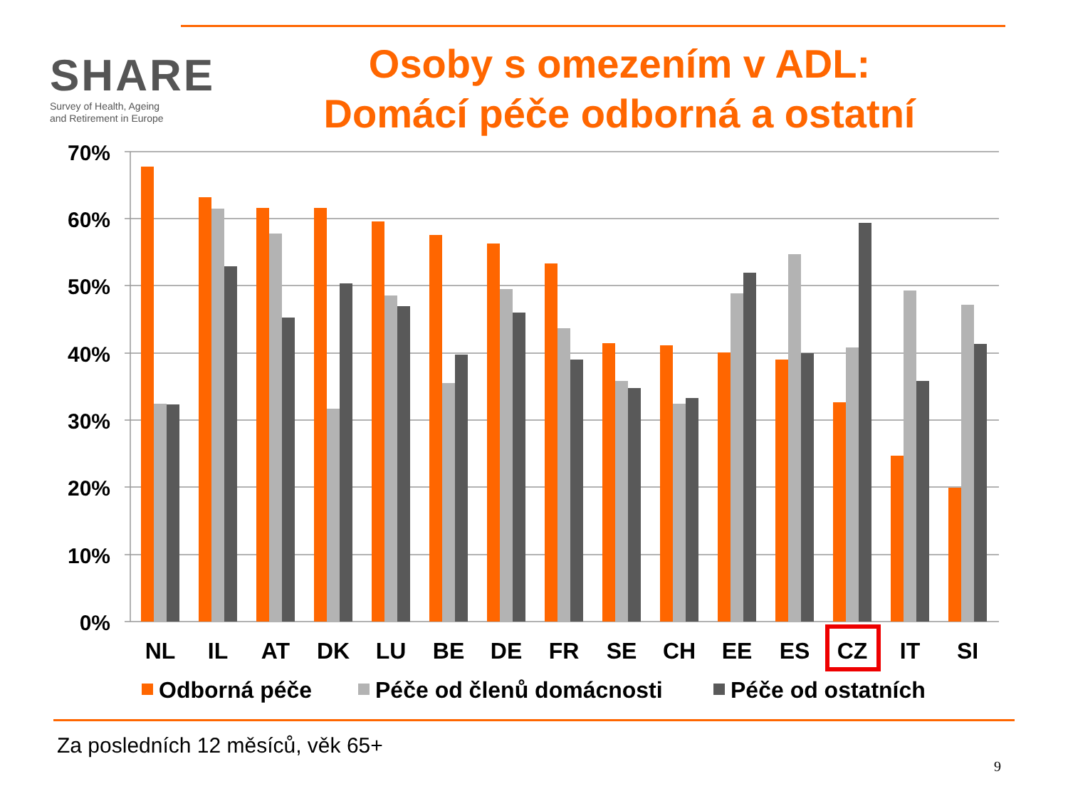SHARE
Survey of Health, Ageing
and Retirement in Europe
Osoby s omezením v ADL:
Domácí péče odborná a ostatní
70%
60%
50%
40%
30%
20%
10%
0%
NL
IL
AT
DK
LU
BE
DE
FR
SE
CH
EE
ES
CZ
IT
SI
Odborná péče
Péče od členů domácnosti
Péče od ostatních
Za posledních 12 měsíců, věk 65+
9